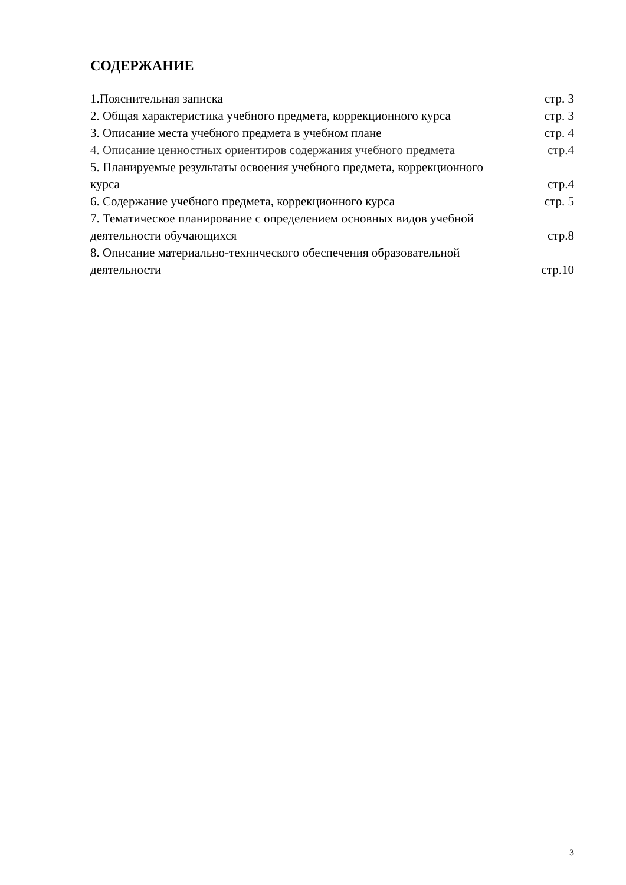СОДЕРЖАНИЕ
1.Пояснительная записка стр. 3
2. Общая характеристика учебного предмета, коррекционного курса стр. 3
3. Описание места учебного предмета в учебном плане стр. 4
4. Описание ценностных ориентиров содержания учебного предмета стр.4
5. Планируемые результаты освоения учебного предмета, коррекционного
курса стр.4
6. Содержание учебного предмета, коррекционного курса стр. 5
7. Тематическое планирование с определением основных видов учебной
деятельности обучающихся стр.8
8. Описание материально-технического обеспечения образовательной
деятельности стр.10
3